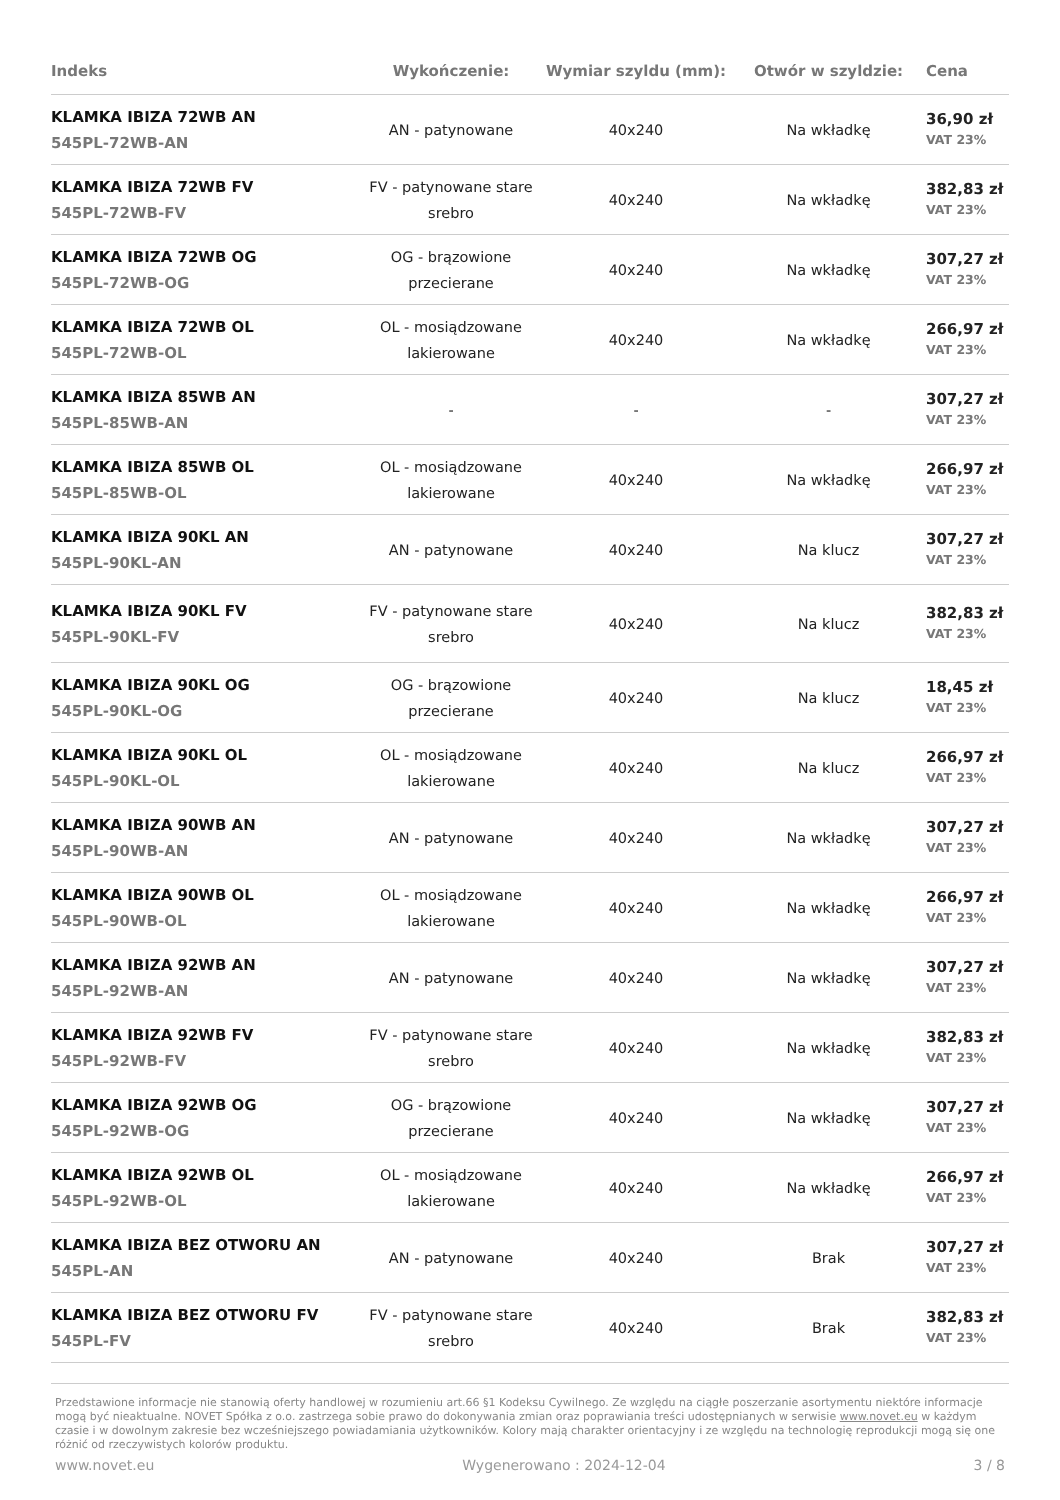| Indeks | Wykończenie: | Wymiar szyldu (mm): | Otwór w szyldzie: | Cena |
| --- | --- | --- | --- | --- |
| KLAMKA IBIZA 72WB AN 545PL-72WB-AN | AN - patynowane | 40x240 | Na wkładkę | 36,90 zł VAT 23% |
| KLAMKA IBIZA 72WB FV 545PL-72WB-FV | FV - patynowane stare srebro | 40x240 | Na wkładkę | 382,83 zł VAT 23% |
| KLAMKA IBIZA 72WB OG 545PL-72WB-OG | OG - brązowione przecierane | 40x240 | Na wkładkę | 307,27 zł VAT 23% |
| KLAMKA IBIZA 72WB OL 545PL-72WB-OL | OL - mosiądzowane lakierowane | 40x240 | Na wkładkę | 266,97 zł VAT 23% |
| KLAMKA IBIZA 85WB AN 545PL-85WB-AN | - | - | - | 307,27 zł VAT 23% |
| KLAMKA IBIZA 85WB OL 545PL-85WB-OL | OL - mosiądzowane lakierowane | 40x240 | Na wkładkę | 266,97 zł VAT 23% |
| KLAMKA IBIZA 90KL AN 545PL-90KL-AN | AN - patynowane | 40x240 | Na klucz | 307,27 zł VAT 23% |
| KLAMKA IBIZA 90KL FV 545PL-90KL-FV | FV - patynowane stare srebro | 40x240 | Na klucz | 382,83 zł VAT 23% |
| KLAMKA IBIZA 90KL OG 545PL-90KL-OG | OG - brązowione przecierane | 40x240 | Na klucz | 18,45 zł VAT 23% |
| KLAMKA IBIZA 90KL OL 545PL-90KL-OL | OL - mosiądzowane lakierowane | 40x240 | Na klucz | 266,97 zł VAT 23% |
| KLAMKA IBIZA 90WB AN 545PL-90WB-AN | AN - patynowane | 40x240 | Na wkładkę | 307,27 zł VAT 23% |
| KLAMKA IBIZA 90WB OL 545PL-90WB-OL | OL - mosiądzowane lakierowane | 40x240 | Na wkładkę | 266,97 zł VAT 23% |
| KLAMKA IBIZA 92WB AN 545PL-92WB-AN | AN - patynowane | 40x240 | Na wkładkę | 307,27 zł VAT 23% |
| KLAMKA IBIZA 92WB FV 545PL-92WB-FV | FV - patynowane stare srebro | 40x240 | Na wkładkę | 382,83 zł VAT 23% |
| KLAMKA IBIZA 92WB OG 545PL-92WB-OG | OG - brązowione przecierane | 40x240 | Na wkładkę | 307,27 zł VAT 23% |
| KLAMKA IBIZA 92WB OL 545PL-92WB-OL | OL - mosiądzowane lakierowane | 40x240 | Na wkładkę | 266,97 zł VAT 23% |
| KLAMKA IBIZA BEZ OTWORU AN 545PL-AN | AN - patynowane | 40x240 | Brak | 307,27 zł VAT 23% |
| KLAMKA IBIZA BEZ OTWORU FV 545PL-FV | FV - patynowane stare srebro | 40x240 | Brak | 382,83 zł VAT 23% |
Przedstawione informacje nie stanowią oferty handlowej w rozumieniu art.66 §1 Kodeksu Cywilnego. Ze względu na ciągłe poszerzanie asortymentu niektóre informacje mogą być nieaktualne. NOVET Spółka z o.o. zastrzega sobie prawo do dokonywania zmian oraz poprawiania treści udostępnianych w serwisie www.novet.eu w każdym czasie i w dowolnym zakresie bez wcześniejszego powiadamiania użytkowników. Kolory mają charakter orientacyjny i ze względu na technologię reprodukcji mogą się one różnić od rzeczywistych kolorów produktu.
www.novet.eu Wygenerowano : 2024-12-04 3 / 8